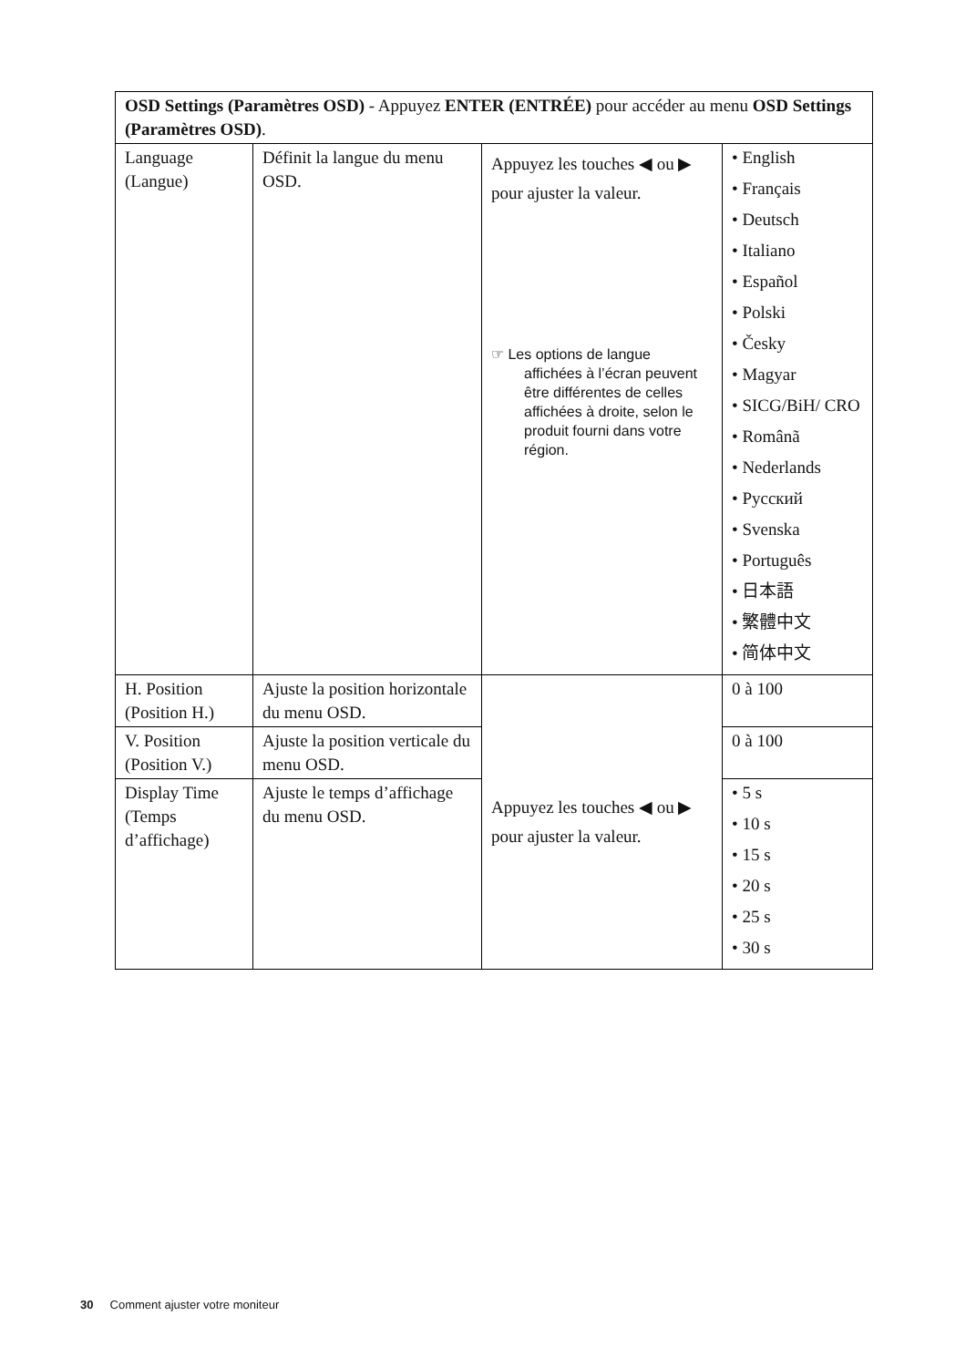| OSD Settings (Paramètres OSD) - Appuyez ENTER (ENTRÉE) pour accéder au menu OSD Settings (Paramètres OSD) . | | | |
| Language (Langue) | Définit la langue du menu OSD. | Appuyez les touches ◀ ou ▶ pour ajuster la valeur. ☞ Les options de langue affichées à l’écran peuvent être différentes de celles affichées à droite, selon le produit fourni dans votre région. | • English • Français • Deutsch • Italiano • Español • Polski • Česky • Magyar • SICG/BiH/ CRO • Românã • Nederlands • Русский • Svenska • Português • 日本語 • 繁體中文 • 简体中文 |
| H. Position (Position H.) | Ajuste la position horizontale du menu OSD. | Appuyez les touches ◀ ou ▶ pour ajuster la valeur. | 0 à 100 |
| V. Position (Position V.) | Ajuste la position verticale du menu OSD. | | 0 à 100 |
| Display Time (Temps d’affichage) | Ajuste le temps d’affichage du menu OSD. | | • 5 s • 10 s • 15 s • 20 s • 25 s • 30 s |
30 Comment ajuster votre moniteur